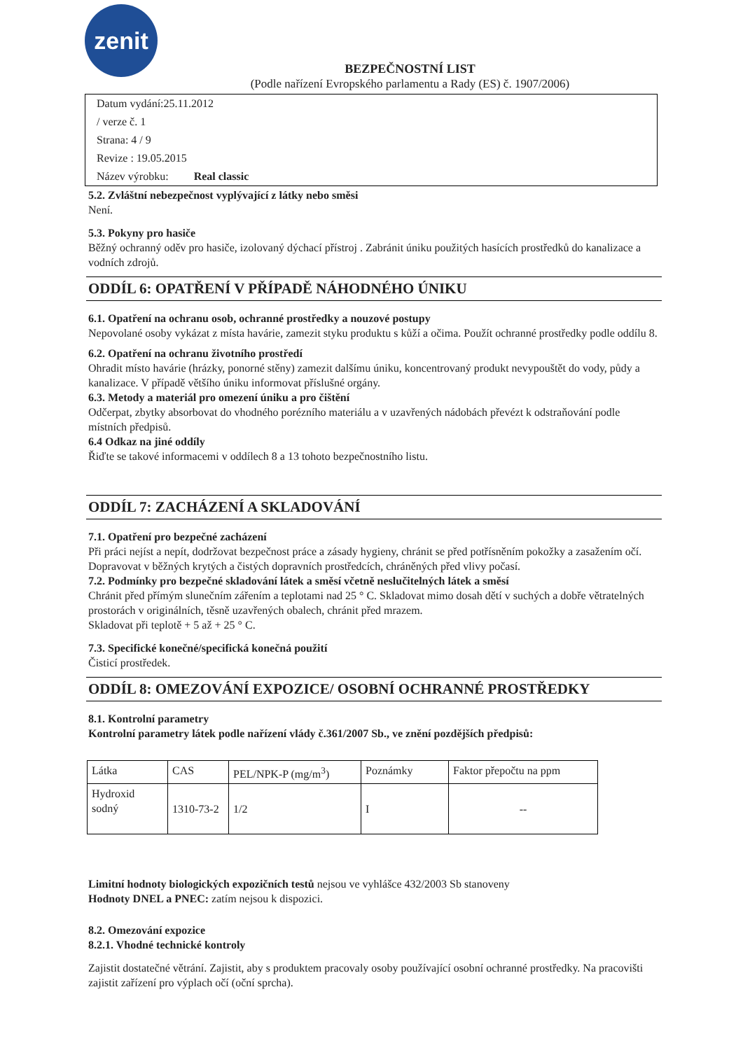zenit
BEZPEČNOSTNÍ LIST
(Podle nařízení Evropského parlamentu a Rady (ES) č. 1907/2006)
Datum vydání:25.11.2012
/ verze č. 1
Strana: 4 / 9
Revize : 19.05.2015
Název výrobku: Real classic
5.2. Zvláštní nebezpečnost vyplývající z látky nebo směsi
Není.
5.3. Pokyny pro hasiče
Běžný ochranný oděv pro hasiče, izolovaný dýchací přístroj . Zabránit úniku použitých hasících prostředků do kanalizace a vodních zdrojů.
ODDÍL 6: OPATŘENÍ V PŘÍPADĚ NÁHODNÉHO ÚNIKU
6.1. Opatření na ochranu osob, ochranné prostředky a nouzové postupy
Nepovolané osoby vykázat z místa havárie, zamezit styku produktu s kůží a očima. Použít ochranné prostředky podle oddílu 8.
6.2. Opatření na ochranu životního prostředí
Ohradit místo havárie (hrázky, ponorné stěny) zamezit dalšímu úniku, koncentrovaný produkt nevypouštět do vody, půdy a kanalizace. V případě většího úniku informovat příslušné orgány.
6.3. Metody a materiál pro omezení úniku a pro čištění
Odčerpat, zbytky absorbovat do vhodného porézního materiálu a v uzavřených nádobách převézt k odstraňování podle místních předpisů.
6.4 Odkaz na jiné oddíly
Řiďte se takové informacemi v oddílech 8 a 13 tohoto bezpečnostního listu.
ODDÍL 7: ZACHÁZENÍ A SKLADOVÁNÍ
7.1. Opatření pro bezpečné zacházení
Při práci nejíst a nepít, dodržovat bezpečnost práce a zásady hygieny, chránit se před potřísněním pokožky a zasažením očí. Dopravovat v běžných krytých a čistých dopravních prostředcích, chráněných před vlivy počasí.
7.2. Podmínky pro bezpečné skladování látek a směsí včetně neslučitelných látek a směsí
Chránit před přímým slunečním zářením a teplotami nad 25 ° C. Skladovat mimo dosah dětí v suchých a dobře větratelných prostorách v originálních, těsně uzavřených obalech, chránit před mrazem.
Skladovat při teplotě + 5 až + 25 ° C.
7.3. Specifické konečné/specifická konečná použití
Čisticí prostředek.
ODDÍL 8: OMEZOVÁNÍ EXPOZICE/ OSOBNÍ OCHRANNÉ PROSTŘEDKY
8.1. Kontrolní parametry
Kontrolní parametry látek podle nařízení vlády č.361/2007 Sb., ve znění pozdějších předpisů:
| Látka | CAS | PEL/NPK-P (mg/m<sup>3</sup>) | Poznámky | Faktor přepočtu na ppm |
| Hydroxid sodný | 1310-73-2 | 1/2 | I | -- |
Limitní hodnoty biologických expozičních testů nejsou ve vyhlášce 432/2003 Sb stanoveny
Hodnoty DNEL a PNEC: zatím nejsou k dispozici.
8.2. Omezování expozice
8.2.1. Vhodné technické kontroly
Zajistit dostatečné větrání. Zajistit, aby s produktem pracovaly osoby používající osobní ochranné prostředky. Na pracovišti zajistit zařízení pro výplach očí (oční sprcha).